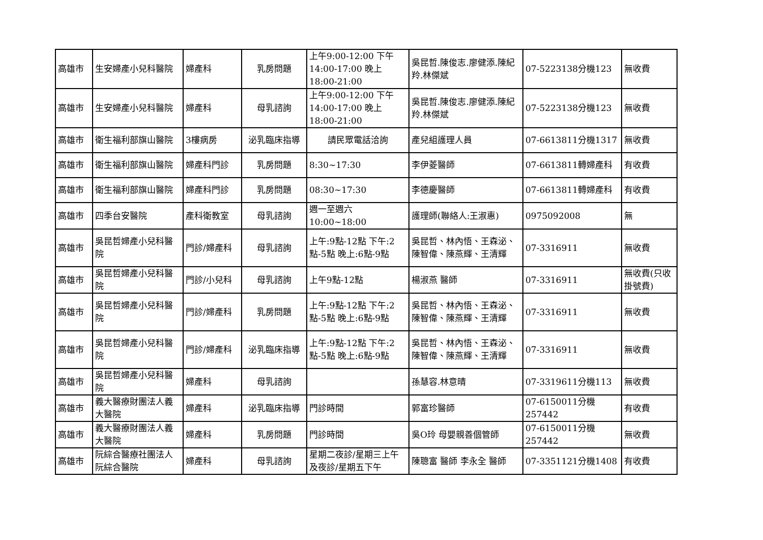| 高雄市 | 生安婦產小兒科醫院 | 婦產科 | 乳房問題 | 上午9:00-12:00 下午14:00-17:00 晚上18:00-21:00 | 吳昆哲.陳俊志.廖健添.陳紀羚.林傑斌 | 07-5223138分機123 | 無收費 |
| 高雄市 | 生安婦產小兒科醫院 | 婦產科 | 母乳諮詢 | 上午9:00-12:00 下午14:00-17:00 晚上18:00-21:00 | 吳昆哲.陳俊志.廖健添.陳紀羚.林傑斌 | 07-5223138分機123 | 無收費 |
| 高雄市 | 衛生福利部旗山醫院 | 3樓病房 | 泌乳臨床指導 | 請民眾電話洽詢 | 產兒組護理人員 | 07-6613811分機1317 | 無收費 |
| 高雄市 | 衛生福利部旗山醫院 | 婦產科門診 | 乳房問題 | 8:30~17:30 | 李伊菱醫師 | 07-6613811轉婦產科 | 有收費 |
| 高雄市 | 衛生福利部旗山醫院 | 婦產科門診 | 乳房問題 | 08:30~17:30 | 李德慶醫師 | 07-6613811轉婦產科 | 有收費 |
| 高雄市 | 四季台安醫院 | 產科衛教室 | 母乳諮詢 | 週一至週六 10:00~18:00 | 護理師(聯絡人:王淑惠) | 0975092008 | 無 |
| 高雄市 | 吳昆哲婦產小兒科醫院 | 門診/婦產科 | 母乳諮詢 | 上午:9點-12點 下午:2點-5點 晚上:6點-9點 | 吳昆哲、林內悟、王森泌、陳智偉、陳燕輝、王清輝 | 07-3316911 | 無收費 |
| 高雄市 | 吳昆哲婦產小兒科醫院 | 門診/小兒科 | 母乳諮詢 | 上午9點-12點 | 楊淑燕 醫師 | 07-3316911 | 無收費(只收掛號費) |
| 高雄市 | 吳昆哲婦產小兒科醫院 | 門診/婦產科 | 乳房問題 | 上午:9點-12點 下午:2點-5點 晚上:6點-9點 | 吳昆哲、林內悟、王森泌、陳智偉、陳燕輝、王清輝 | 07-3316911 | 無收費 |
| 高雄市 | 吳昆哲婦產小兒科醫院 | 門診/婦產科 | 泌乳臨床指導 | 上午:9點-12點 下午:2點-5點 晚上:6點-9點 | 吳昆哲、林內悟、王森泌、陳智偉、陳燕輝、王清輝 | 07-3316911 | 無收費 |
| 高雄市 | 吳昆哲婦產小兒科醫院 | 婦產科 | 母乳諮詢 | | 孫慧容.林意晴 | 07-3319611分機113 | 無收費 |
| 高雄市 | 義大醫療財團法人義大醫院 | 婦產科 | 泌乳臨床指導 | 門診時間 | 郭富珍醫師 | 07-6150011分機257442 | 有收費 |
| 高雄市 | 義大醫療財團法人義大醫院 | 婦產科 | 乳房問題 | 門診時間 | 吳O玲 母嬰親善個管師 | 07-6150011分機257442 | 無收費 |
| 高雄市 | 阮綜合醫療社團法人阮綜合醫院 | 婦產科 | 母乳諮詢 | 星期二夜診/星期三上午及夜診/星期五下午 | 陳聰富 醫師 李永全 醫師 | 07-3351121分機1408 | 有收費 |